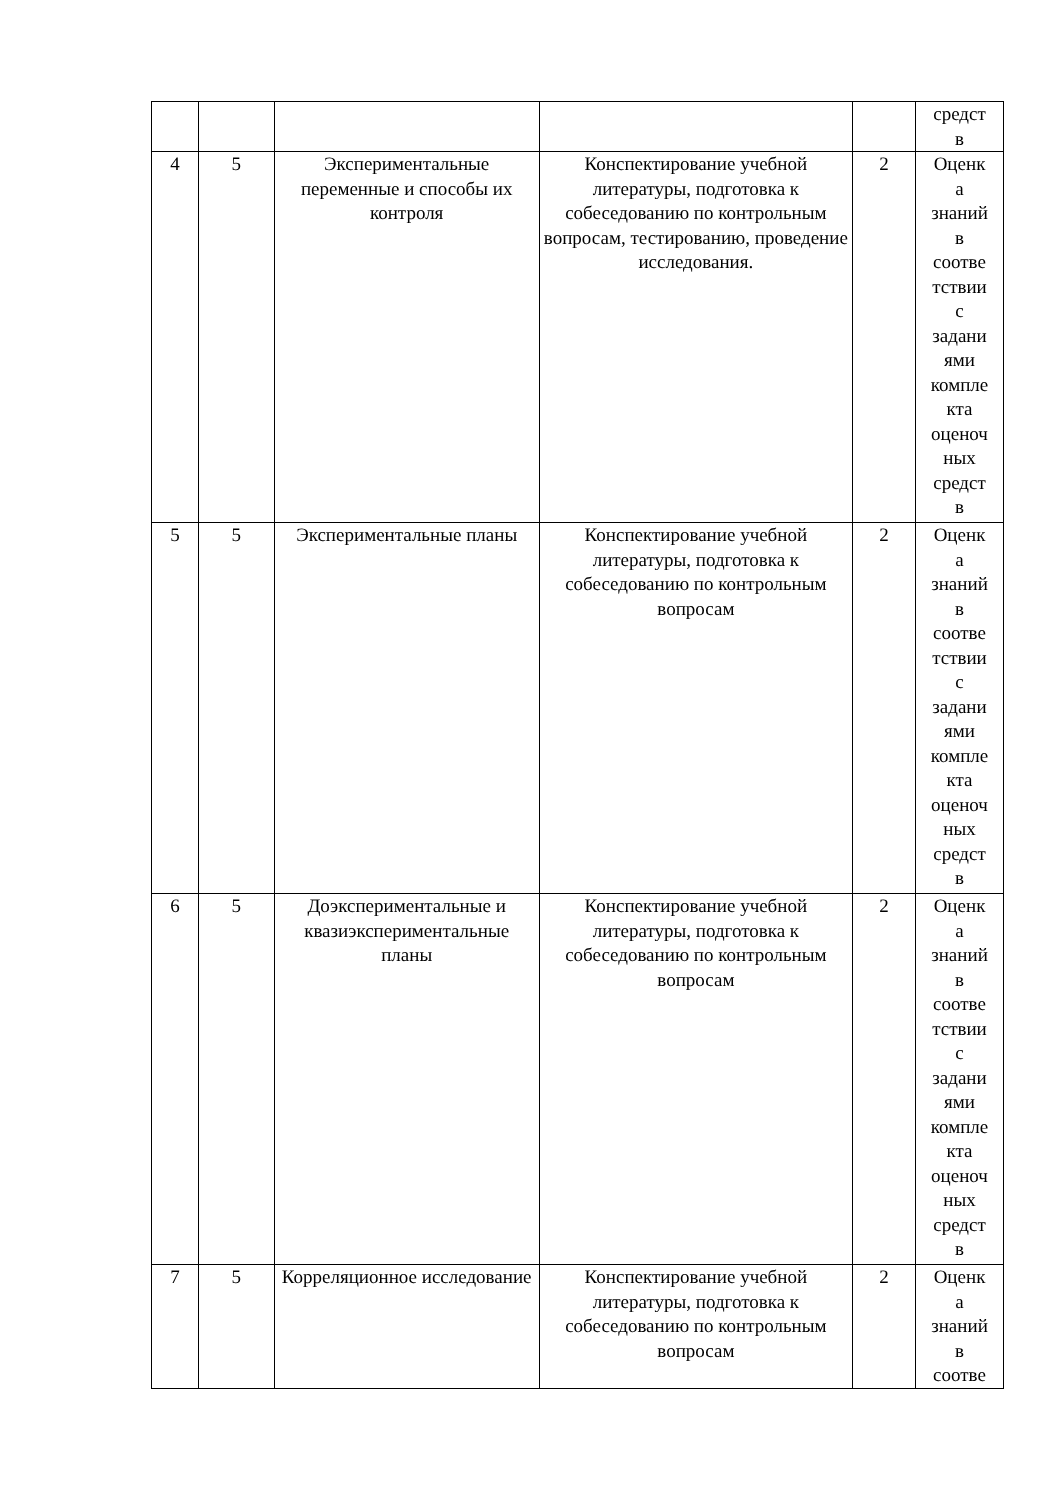| | | | | | средст в |
| 4 | 5 | Экспериментальные переменные и способы их контроля | Конспектирование учебной литературы, подготовка к собеседованию по контрольным вопросам, тестированию, проведение исследования. | 2 | Оценк а знаний в соотве тствии с задани ями компле кта оценоч ных средст в |
| 5 | 5 | Экспериментальные планы | Конспектирование учебной литературы, подготовка к собеседованию по контрольным вопросам | 2 | Оценк а знаний в соотве тствии с задани ями компле кта оценоч ных средст в |
| 6 | 5 | Доэкспериментальные и квазиэкспериментальные планы | Конспектирование учебной литературы, подготовка к собеседованию по контрольным вопросам | 2 | Оценк а знаний в соотве тствии с задани ями компле кта оценоч ных средст в |
| 7 | 5 | Корреляционное исследование | Конспектирование учебной литературы, подготовка к собеседованию по контрольным вопросам | 2 | Оценк а знаний в соотве |